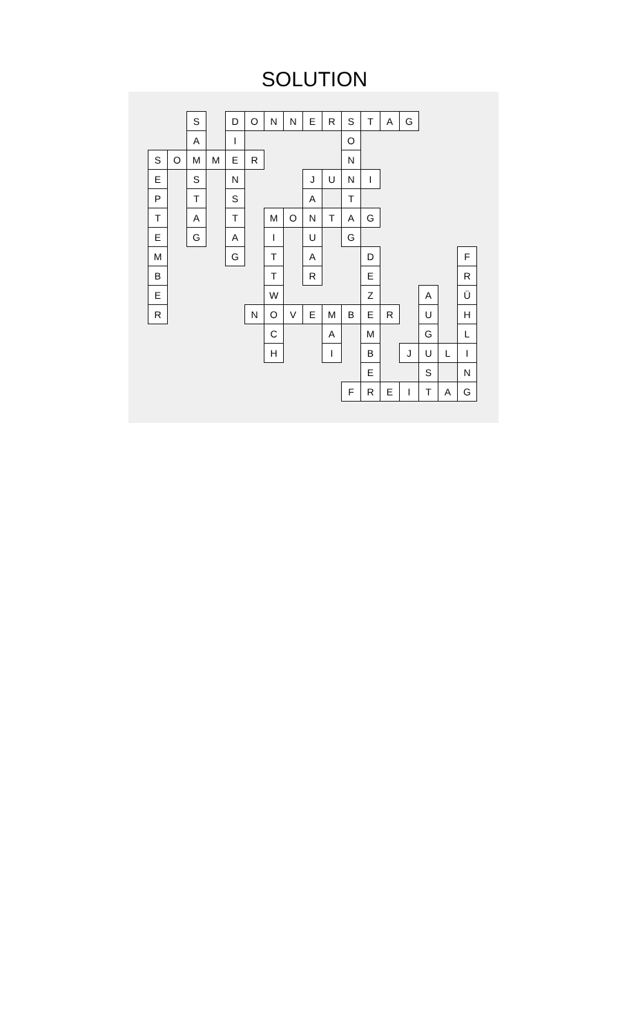SOLUTION
| | | S | | D | O | N | N | E | R | S | T | A | G | | | |
| | | A | | I | | | | | | O | | | | | | |
| S | O | M | M | E | R | | | | | N | | | | | | |
| E | | S | | N | | | | J | U | N | I | | | | | |
| P | | T | | S | | | | A | | T | | | | | | |
| T | | A | | T | | M | O | N | T | A | G | | | | | |
| E | | G | | A | | I | | U | | G | | | | | | |
| M | | | | G | | T | | A | | | D | | | | | F |
| B | | | | | | T | | R | | | E | | | | | R |
| E | | | | | | W | | | | | Z | | | A | | Ü |
| R | | | | | N | O | V | E | M | B | E | R | | U | | H |
| | | | | | | C | | | A | | M | | | G | | L |
| | | | | | | H | | | I | | B | | J | U | L | I |
| | | | | | | | | | | | E | | | S | | N |
| | | | | | | | | | | F | R | E | I | T | A | G |